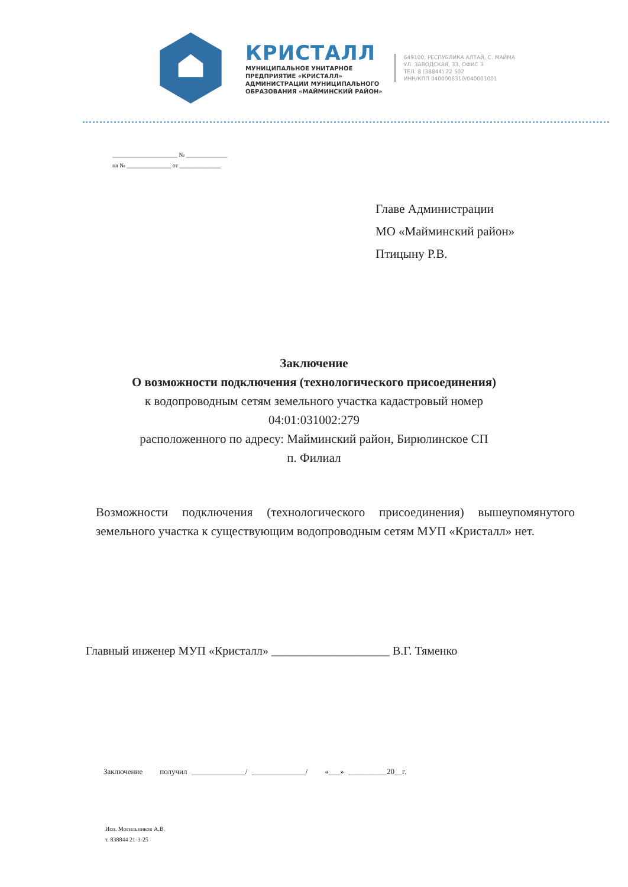КРИСТАЛЛ
МУНИЦИПАЛЬНОЕ УНИТАРНОЕ
ПРЕДПРИЯТИЕ «КРИСТАЛЛ»
АДМИНИСТРАЦИИ МУНИЦИПАЛЬНОГО
ОБРАЗОВАНИЯ «МАЙМИНСКИЙ РАЙОН»
649100, РЕСПУБЛИКА АЛТАЙ, С. МАЙМА
УЛ. ЗАВОДСКАЯ, 33, ОФИС 3
ТЕЛ. 8 (38844) 22 502
ИНН/КПП 0400006310/040001001
______________________ № ______________
на № _______________ от ______________
Главе Администрации
МО «Майминский район»
Птицыну Р.В.
Заключение
О возможности подключения (технологического присоединения)
к водопроводным сетям земельного участка кадастровый номер
04:01:031002:279
расположенного по адресу: Майминский район, Бирюлинское СП
п. Филиал
Возможности подключения (технологического присоединения) вышеупомянутого земельного участка к существующим водопроводным сетям МУП «Кристалл» нет.
Главный инженер МУП «Кристалл» ____________________ В.Г. Тяменко
Заключение получил ______________/ ______________/ «___» __________20__г.
Исп. Могильников А.В.
т. 838844 21-3-25